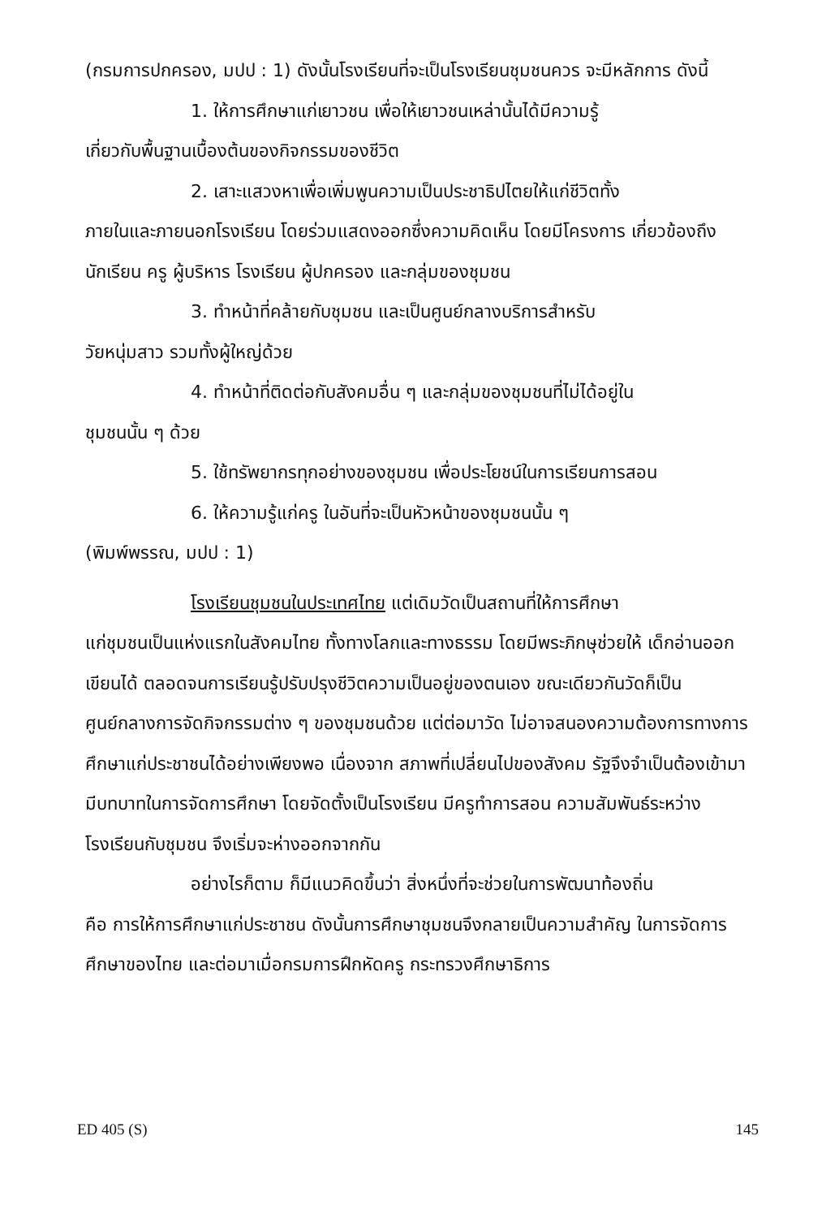(กรมการปกครอง, มปป : 1) ดังนั้นโรงเรียนที่จะเป็นโรงเรียนชุมชนควร จะมีหลักการ ดังนี้
1. ให้การศึกษาแก่เยาวชน เพื่อให้เยาวชนเหล่านั้นได้มีความรู้
เกี่ยวกับพื้นฐานเบื้องต้นของกิจกรรมของชีวิต
2. เสาะแสวงหาเพื่อเพิ่มพูนความเป็นประชาธิปไตยให้แก่ชีวิตทั้ง
ภายในและภายนอกโรงเรียน โดยร่วมแสดงออกซึ่งความคิดเห็น โดยมีโครงการ เกี่ยวข้องถึง นักเรียน ครู ผู้บริหาร โรงเรียน ผู้ปกครอง และกลุ่มของชุมชน
3. ทำหน้าที่คล้ายกับชุมชน และเป็นศูนย์กลางบริการสำหรับ
วัยหนุ่มสาว รวมทั้งผู้ใหญ่ด้วย
4. ทำหน้าที่ติดต่อกับสังคมอื่น ๆ และกลุ่มของชุมชนที่ไม่ได้อยู่ใน
ชุมชนนั้น ๆ ด้วย
5. ใช้ทรัพยากรทุกอย่างของชุมชน เพื่อประโยชน์ในการเรียนการสอน
6. ให้ความรู้แก่ครู ในอันที่จะเป็นหัวหน้าของชุมชนนั้น ๆ
(พิมพ์พรรณ, มปป : 1)
โรงเรียนชุมชนในประเทศไทย แต่เดิมวัดเป็นสถานที่ให้การศึกษา
แก่ชุมชนเป็นแห่งแรกในสังคมไทย ทั้งทางโลกและทางธรรม โดยมีพระภิกษุช่วยให้ เด็กอ่านออกเขียนได้ ตลอดจนการเรียนรู้ปรับปรุงชีวิตความเป็นอยู่ของตนเอง ขณะเดียวกันวัดก็เป็นศูนย์กลางการจัดกิจกรรมต่าง ๆ ของชุมชนด้วย แต่ต่อมาวัด ไม่อาจสนองความต้องการทางการศึกษาแก่ประชาชนได้อย่างเพียงพอ เนื่องจาก สภาพที่เปลี่ยนไปของสังคม รัฐจึงจำเป็นต้องเข้ามามีบทบาทในการจัดการศึกษา โดยจัดตั้งเป็นโรงเรียน มีครูทำการสอน ความสัมพันธ์ระหว่างโรงเรียนกับชุมชน จึงเริ่มจะห่างออกจากกัน
อย่างไรก็ตาม ก็มีแนวคิดขึ้นว่า สิ่งหนึ่งที่จะช่วยในการพัฒนาท้องถิ่น
คือ การให้การศึกษาแก่ประชาชน ดังนั้นการศึกษาชุมชนจึงกลายเป็นความสำคัญ ในการจัดการศึกษาของไทย และต่อมาเมื่อกรมการฝึกหัดครู กระทรวงศึกษาธิการ
ED 405 (S) 145